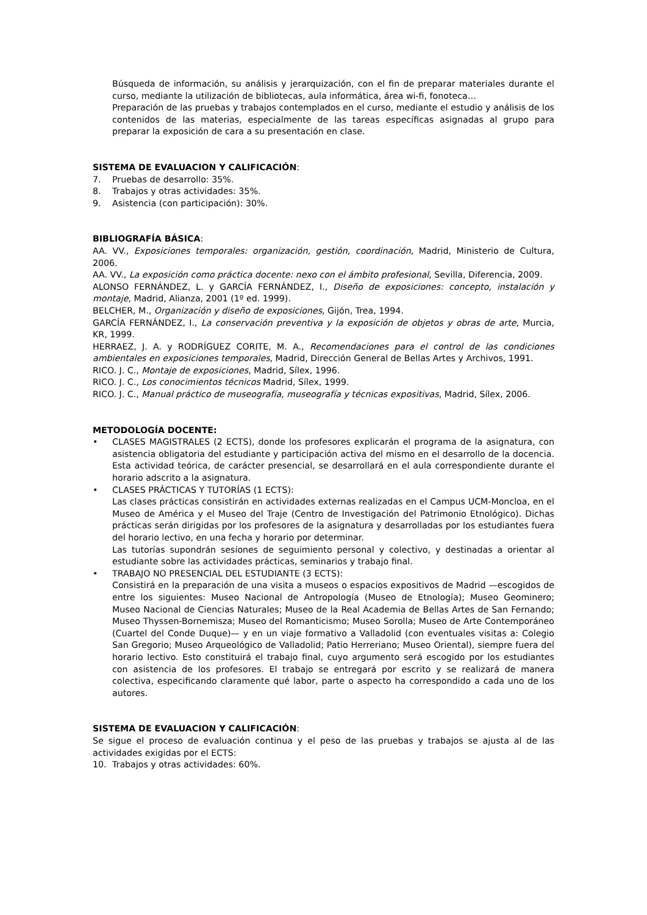Búsqueda de información, su análisis y jerarquización, con el fin de preparar materiales durante el curso, mediante la utilización de bibliotecas, aula informática, área wi-fi, fonoteca…
Preparación de las pruebas y trabajos contemplados en el curso, mediante el estudio y análisis de los contenidos de las materias, especialmente de las tareas específicas asignadas al grupo para preparar la exposición de cara a su presentación en clase.
SISTEMA DE EVALUACION Y CALIFICACIÓN:
7. Pruebas de desarrollo: 35%.
8. Trabajos y otras actividades: 35%.
9. Asistencia (con participación): 30%.
BIBLIOGRAFÍA BÁSICA:
AA. VV., Exposiciones temporales: organización, gestión, coordinación, Madrid, Ministerio de Cultura, 2006.
AA. VV., La exposición como práctica docente: nexo con el ámbito profesional, Sevilla, Diferencia, 2009.
ALONSO FERNÁNDEZ, L. y GARCÍA FERNÁNDEZ, I., Diseño de exposiciones: concepto, instalación y montaje, Madrid, Alianza, 2001 (1º ed. 1999).
BELCHER, M., Organización y diseño de exposiciones, Gijón, Trea, 1994.
GARCÍA FERNÁNDEZ, I., La conservación preventiva y la exposición de objetos y obras de arte, Murcia, KR, 1999.
HERRAEZ, J. A. y RODRÍGUEZ CORITE, M. A., Recomendaciones para el control de las condiciones ambientales en exposiciones temporales, Madrid, Dirección General de Bellas Artes y Archivos, 1991.
RICO. J. C., Montaje de exposiciones, Madrid, Sílex, 1996.
RICO. J. C., Los conocimientos técnicos Madrid, Sílex, 1999.
RICO. J. C., Manual práctico de museografía, museografía y técnicas expositivas, Madrid, Sílex, 2006.
METODOLOGÍA DOCENTE:
• CLASES MAGISTRALES (2 ECTS), donde los profesores explicarán el programa de la asignatura, con asistencia obligatoria del estudiante y participación activa del mismo en el desarrollo de la docencia. Esta actividad teórica, de carácter presencial, se desarrollará en el aula correspondiente durante el horario adscrito a la asignatura.
• CLASES PRÁCTICAS Y TUTORÍAS (1 ECTS):
Las clases prácticas consistirán en actividades externas realizadas en el Campus UCM-Moncloa, en el Museo de América y el Museo del Traje (Centro de Investigación del Patrimonio Etnológico). Dichas prácticas serán dirigidas por los profesores de la asignatura y desarrolladas por los estudiantes fuera del horario lectivo, en una fecha y horario por determinar.
Las tutorías supondrán sesiones de seguimiento personal y colectivo, y destinadas a orientar al estudiante sobre las actividades prácticas, seminarios y trabajo final.
• TRABAJO NO PRESENCIAL DEL ESTUDIANTE (3 ECTS):
Consistirá en la preparación de una visita a museos o espacios expositivos de Madrid —escogidos de entre los siguientes: Museo Nacional de Antropología (Museo de Etnología); Museo Geominero; Museo Nacional de Ciencias Naturales; Museo de la Real Academia de Bellas Artes de San Fernando; Museo Thyssen-Bornemisza; Museo del Romanticismo; Museo Sorolla; Museo de Arte Contemporáneo (Cuartel del Conde Duque)— y en un viaje formativo a Valladolid (con eventuales visitas a: Colegio San Gregorio; Museo Arqueológico de Valladolid; Patio Herreriano; Museo Oriental), siempre fuera del horario lectivo. Esto constituirá el trabajo final, cuyo argumento será escogido por los estudiantes con asistencia de los profesores. El trabajo se entregará por escrito y se realizará de manera colectiva, especificando claramente qué labor, parte o aspecto ha correspondido a cada uno de los autores.
SISTEMA DE EVALUACION Y CALIFICACIÓN:
Se sigue el proceso de evaluación continua y el peso de las pruebas y trabajos se ajusta al de las actividades exigidas por el ECTS:
10. Trabajos y otras actividades: 60%.